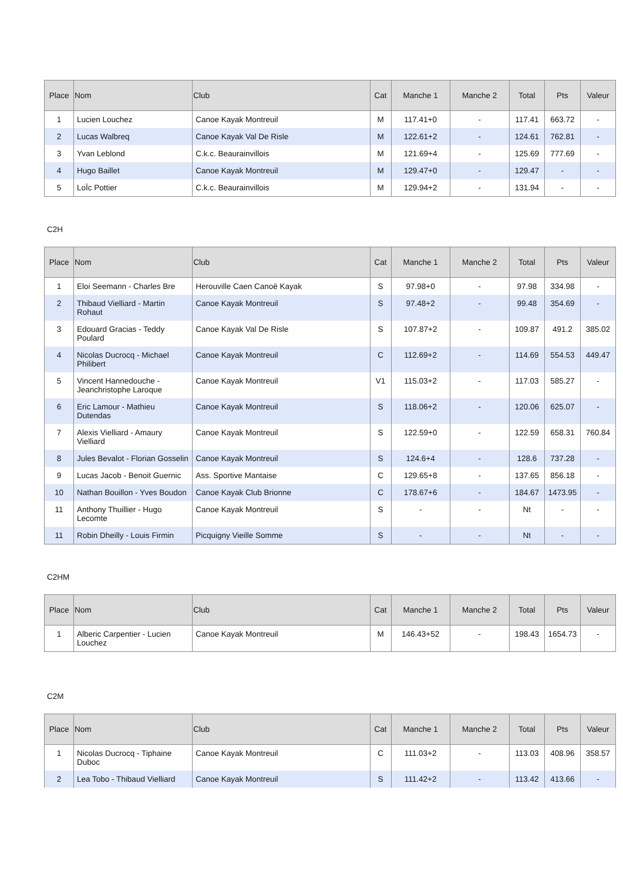| Place | Nom | Club | Cat | Manche 1 | Manche 2 | Total | Pts | Valeur |
| --- | --- | --- | --- | --- | --- | --- | --- | --- |
| 1 | Lucien Louchez | Canoe Kayak Montreuil | M | 117.41+0 | - | 117.41 | 663.72 | - |
| 2 | Lucas Walbreq | Canoe Kayak Val De Risle | M | 122.61+2 | - | 124.61 | 762.81 | - |
| 3 | Yvan Leblond | C.k.c. Beaurainvillois | M | 121.69+4 | - | 125.69 | 777.69 | - |
| 4 | Hugo Baillet | Canoe Kayak Montreuil | M | 129.47+0 | - | 129.47 | - | - |
| 5 | LoÏc Pottier | C.k.c. Beaurainvillois | M | 129.94+2 | - | 131.94 | - | - |
C2H
| Place | Nom | Club | Cat | Manche 1 | Manche 2 | Total | Pts | Valeur |
| --- | --- | --- | --- | --- | --- | --- | --- | --- |
| 1 | Eloi Seemann - Charles Bre | Herouville Caen Canoë Kayak | S | 97.98+0 | - | 97.98 | 334.98 | - |
| 2 | Thibaud Vielliard - Martin Rohaut | Canoe Kayak Montreuil | S | 97.48+2 | - | 99.48 | 354.69 | - |
| 3 | Edouard Gracias - Teddy Poulard | Canoe Kayak Val De Risle | S | 107.87+2 | - | 109.87 | 491.2 | 385.02 |
| 4 | Nicolas Ducrocq - Michael Philibert | Canoe Kayak Montreuil | C | 112.69+2 | - | 114.69 | 554.53 | 449.47 |
| 5 | Vincent Hannedouche - Jeanchristophe Laroque | Canoe Kayak Montreuil | V1 | 115.03+2 | - | 117.03 | 585.27 | - |
| 6 | Eric Lamour - Mathieu Dutendas | Canoe Kayak Montreuil | S | 118.06+2 | - | 120.06 | 625.07 | - |
| 7 | Alexis Vielliard - Amaury Vielliard | Canoe Kayak Montreuil | S | 122.59+0 | - | 122.59 | 658.31 | 760.84 |
| 8 | Jules Bevalot - Florian Gosselin | Canoe Kayak Montreuil | S | 124.6+4 | - | 128.6 | 737.28 | - |
| 9 | Lucas Jacob - Benoit Guernic | Ass. Sportive Mantaise | C | 129.65+8 | - | 137.65 | 856.18 | - |
| 10 | Nathan Bouillon - Yves Boudon | Canoe Kayak Club Brionne | C | 178.67+6 | - | 184.67 | 1473.95 | - |
| 11 | Anthony Thuillier - Hugo Lecomte | Canoe Kayak Montreuil | S | - | - | Nt | - | - |
| 11 | Robin Dheilly - Louis Firmin | Picquigny Vieille Somme | S | - | - | Nt | - | - |
C2HM
| Place | Nom | Club | Cat | Manche 1 | Manche 2 | Total | Pts | Valeur |
| --- | --- | --- | --- | --- | --- | --- | --- | --- |
| 1 | Alberic Carpentier - Lucien Louchez | Canoe Kayak Montreuil | M | 146.43+52 | - | 198.43 | 1654.73 | - |
C2M
| Place | Nom | Club | Cat | Manche 1 | Manche 2 | Total | Pts | Valeur |
| --- | --- | --- | --- | --- | --- | --- | --- | --- |
| 1 | Nicolas Ducrocq - Tiphaine Duboc | Canoe Kayak Montreuil | C | 111.03+2 | - | 113.03 | 408.96 | 358.57 |
| 2 | Lea Tobo - Thibaud Vielliard | Canoe Kayak Montreuil | S | 111.42+2 | - | 113.42 | 413.66 | - |